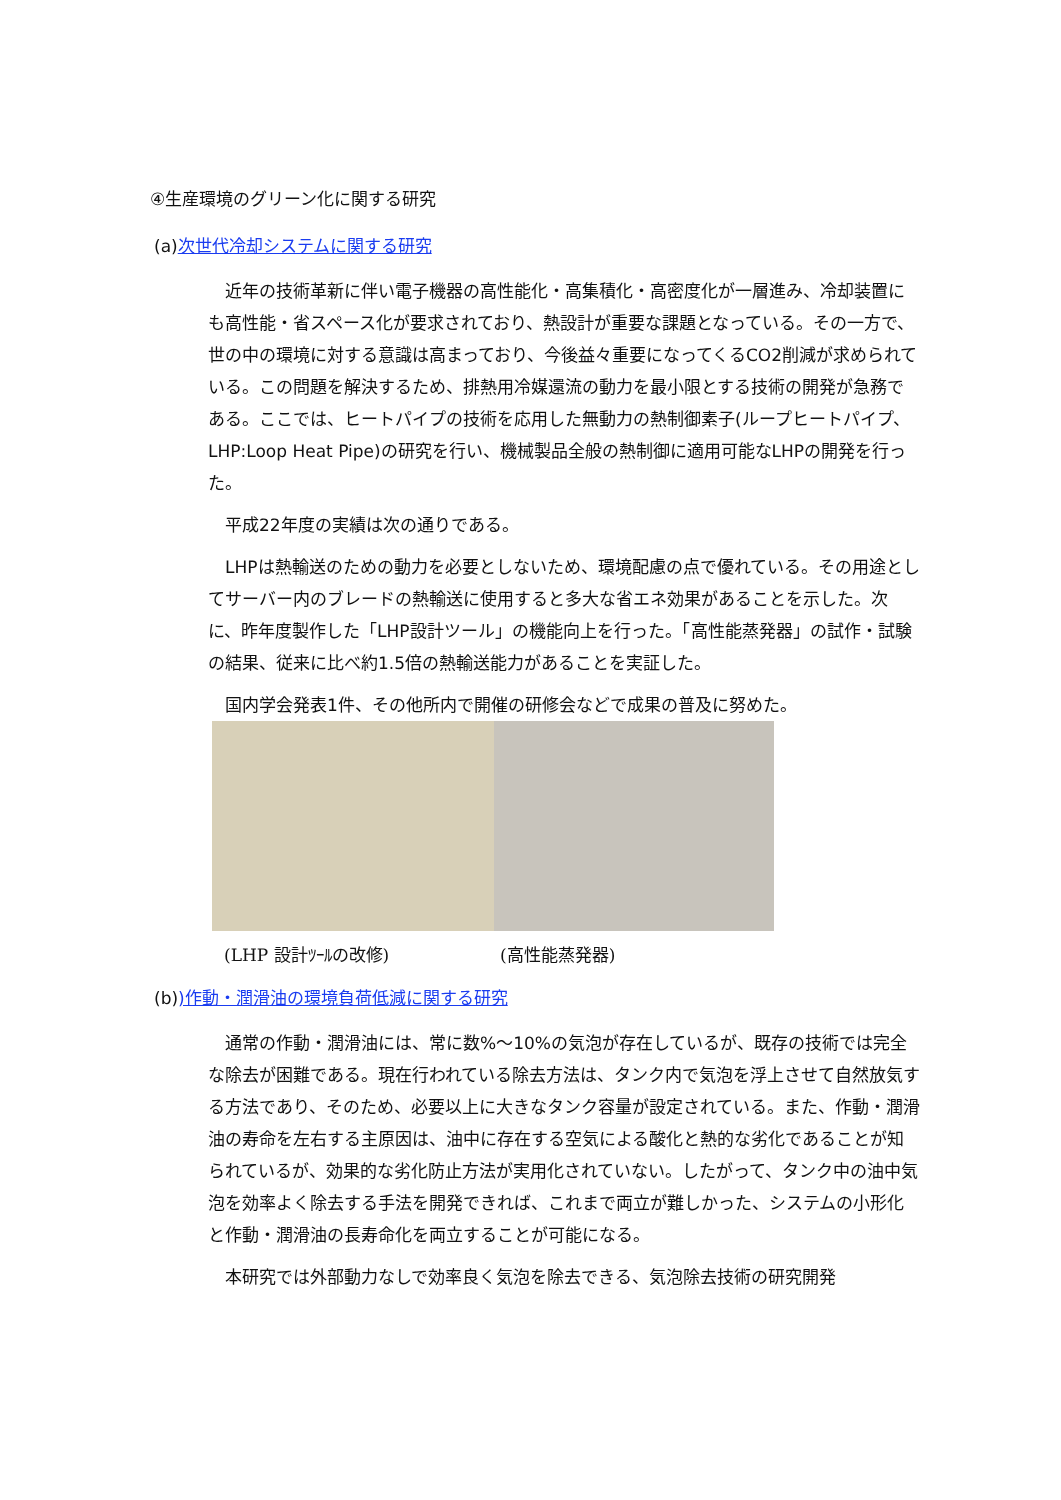④生産環境のグリーン化に関する研究
(a)次世代冷却システムに関する研究
近年の技術革新に伴い電子機器の高性能化・高集積化・高密度化が一層進み、冷却装置にも高性能・省スペース化が要求されており、熱設計が重要な課題となっている。その一方で、世の中の環境に対する意識は高まっており、今後益々重要になってくるCO2削減が求められている。この問題を解決するため、排熱用冷媒還流の動力を最小限とする技術の開発が急務である。ここでは、ヒートパイプの技術を応用した無動力の熱制御素子(ループヒートパイプ、LHP:Loop Heat Pipe)の研究を行い、機械製品全般の熱制御に適用可能なLHPの開発を行った。
平成22年度の実績は次の通りである。
LHPは熱輸送のための動力を必要としないため、環境配慮の点で優れている。その用途としてサーバー内のブレードの熱輸送に使用すると多大な省エネ効果があることを示した。次に、昨年度製作した「LHP設計ツール」の機能向上を行った。「高性能蒸発器」の試作・試験の結果、従来に比べ約1.5倍の熱輸送能力があることを実証した。
国内学会発表1件、その他所内で開催の研修会などで成果の普及に努めた。
(LHP 設計ﾂｰﾙの改修) (高性能蒸発器)
(b))作動・潤滑油の環境負荷低減に関する研究
通常の作動・潤滑油には、常に数%～10%の気泡が存在しているが、既存の技術では完全な除去が困難である。現在行われている除去方法は、タンク内で気泡を浮上させて自然放気する方法であり、そのため、必要以上に大きなタンク容量が設定されている。また、作動・潤滑油の寿命を左右する主原因は、油中に存在する空気による酸化と熱的な劣化であることが知られているが、効果的な劣化防止方法が実用化されていない。したがって、タンク中の油中気泡を効率よく除去する手法を開発できれば、これまで両立が難しかった、システムの小形化と作動・潤滑油の長寿命化を両立することが可能になる。
本研究では外部動力なしで効率良く気泡を除去できる、気泡除去技術の研究開発